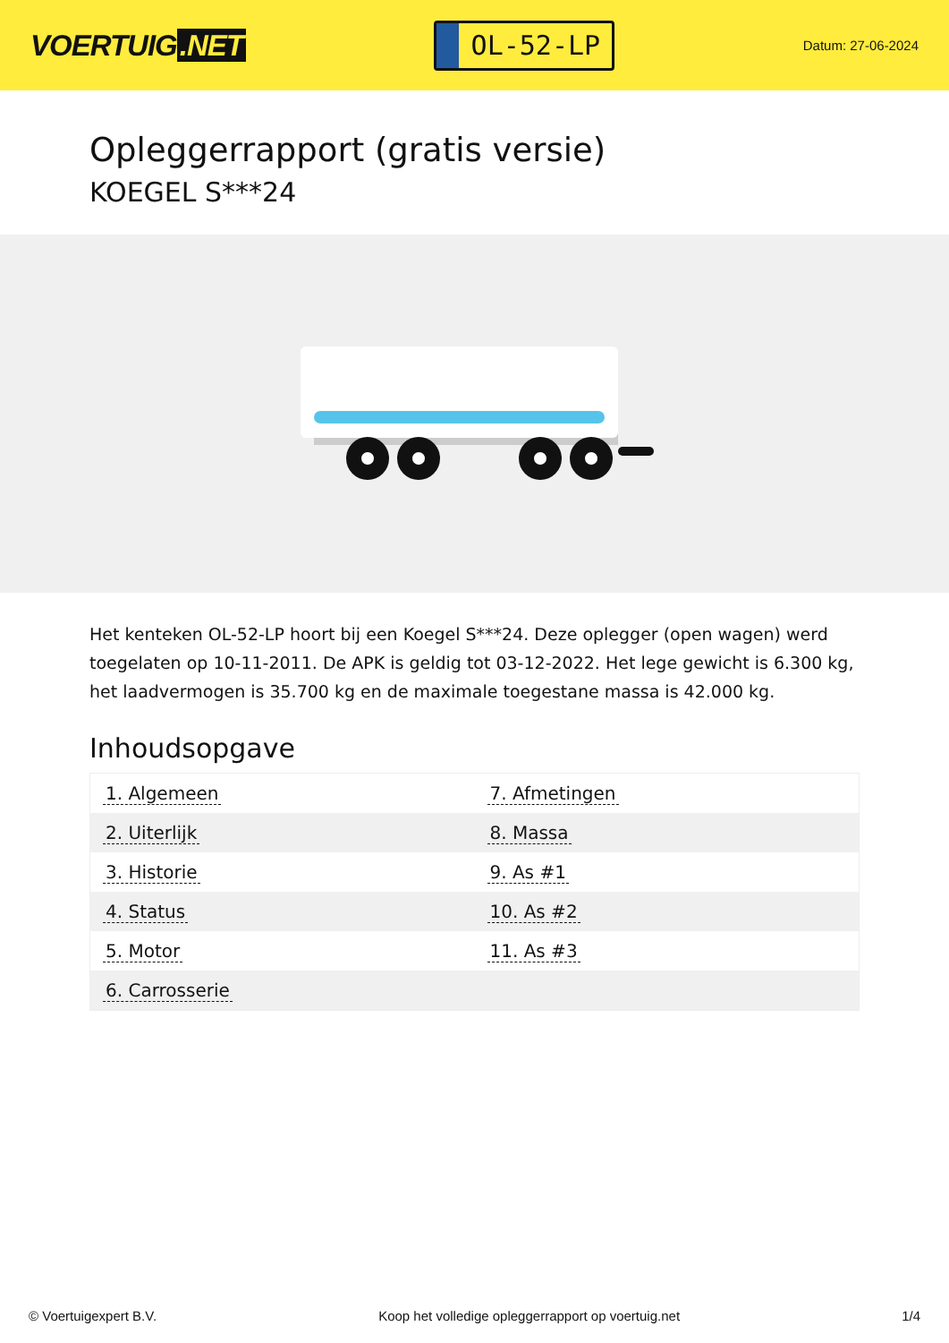VOERTUIG.NET
OL-52-LP
Datum: 27-06-2024
Opleggerrapport (gratis versie)
KOEGEL S***24
Het kenteken OL-52-LP hoort bij een Koegel S***24. Deze oplegger (open wagen) werd toegelaten op 10-11-2011. De APK is geldig tot 03-12-2022. Het lege gewicht is 6.300 kg, het laadvermogen is 35.700 kg en de maximale toegestane massa is 42.000 kg.
Inhoudsopgave
| 1. Algemeen | 7. Afmetingen |
| 2. Uiterlijk | 8. Massa |
| 3. Historie | 9. As #1 |
| 4. Status | 10. As #2 |
| 5. Motor | 11. As #3 |
| 6. Carrosserie | |
© Voertuigexpert B.V. Koop het volledige opleggerrapport op voertuig.net 1/4